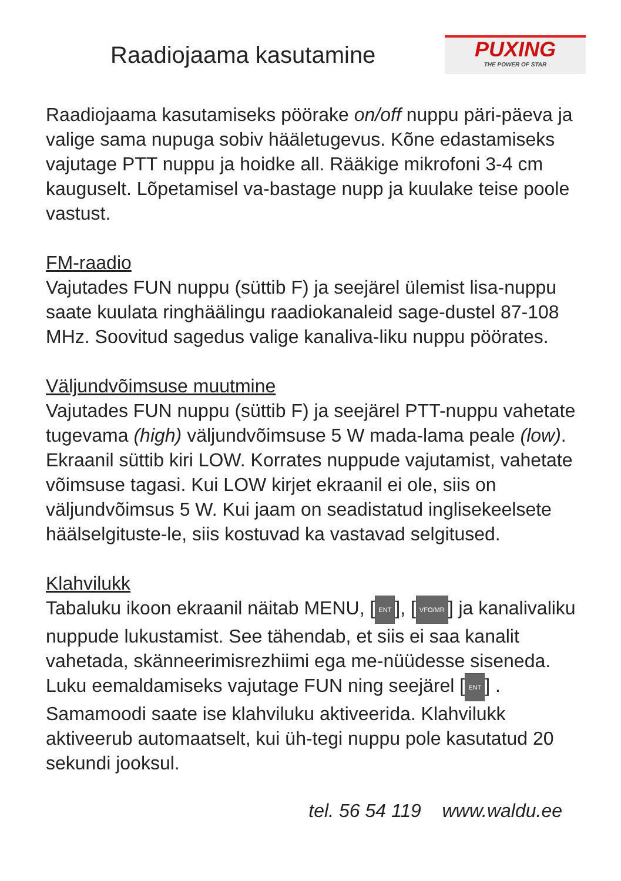Raadiojaama kasutamine
PUXING
THE POWER OF STAR
Raadiojaama kasutamiseks pöörake on/off nuppu päri-päeva ja valige sama nupuga sobiv hääletugevus. Kõne edastamiseks vajutage PTT nuppu ja hoidke all. Rääkige mikrofoni 3-4 cm kauguselt. Lõpetamisel va-bastage nupp ja kuulake teise poole vastust.
FM-raadio
Vajutades FUN nuppu (süttib F) ja seejärel ülemist lisa-nuppu saate kuulata ringhäälingu raadiokanaleid sage-dustel 87-108 MHz. Soovitud sagedus valige kanaliva-liku nuppu pöörates.
Väljundvõimsuse muutmine
Vajutades FUN nuppu (süttib F) ja seejärel PTT-nuppu vahetate tugevama (high) väljundvõimsuse 5 W mada-lama peale (low). Ekraanil süttib kiri LOW. Korrates nuppude vajutamist, vahetate võimsuse tagasi. Kui LOW kirjet ekraanil ei ole, siis on väljundvõimsus 5 W. Kui jaam on seadistatud inglisekeelsete häälselgituste-le, siis kostuvad ka vastavad selgitused.
Klahvilukk
Tabaluku ikoon ekraanil näitab MENU, [ENT], [VFO/MR] ja kanalivaliku nuppude lukustamist. See tähendab, et siis ei saa kanalit vahetada, skänneerimisrezhiimi ega me-nüüdesse siseneda. Luku eemaldamiseks vajutage FUN ning seejärel [ENT] . Samamoodi saate ise klahviluku aktiveerida. Klahvilukk aktiveerub automaatselt, kui üh-tegi nuppu pole kasutatud 20 sekundi jooksul.
tel. 56 54 119 www.waldu.ee